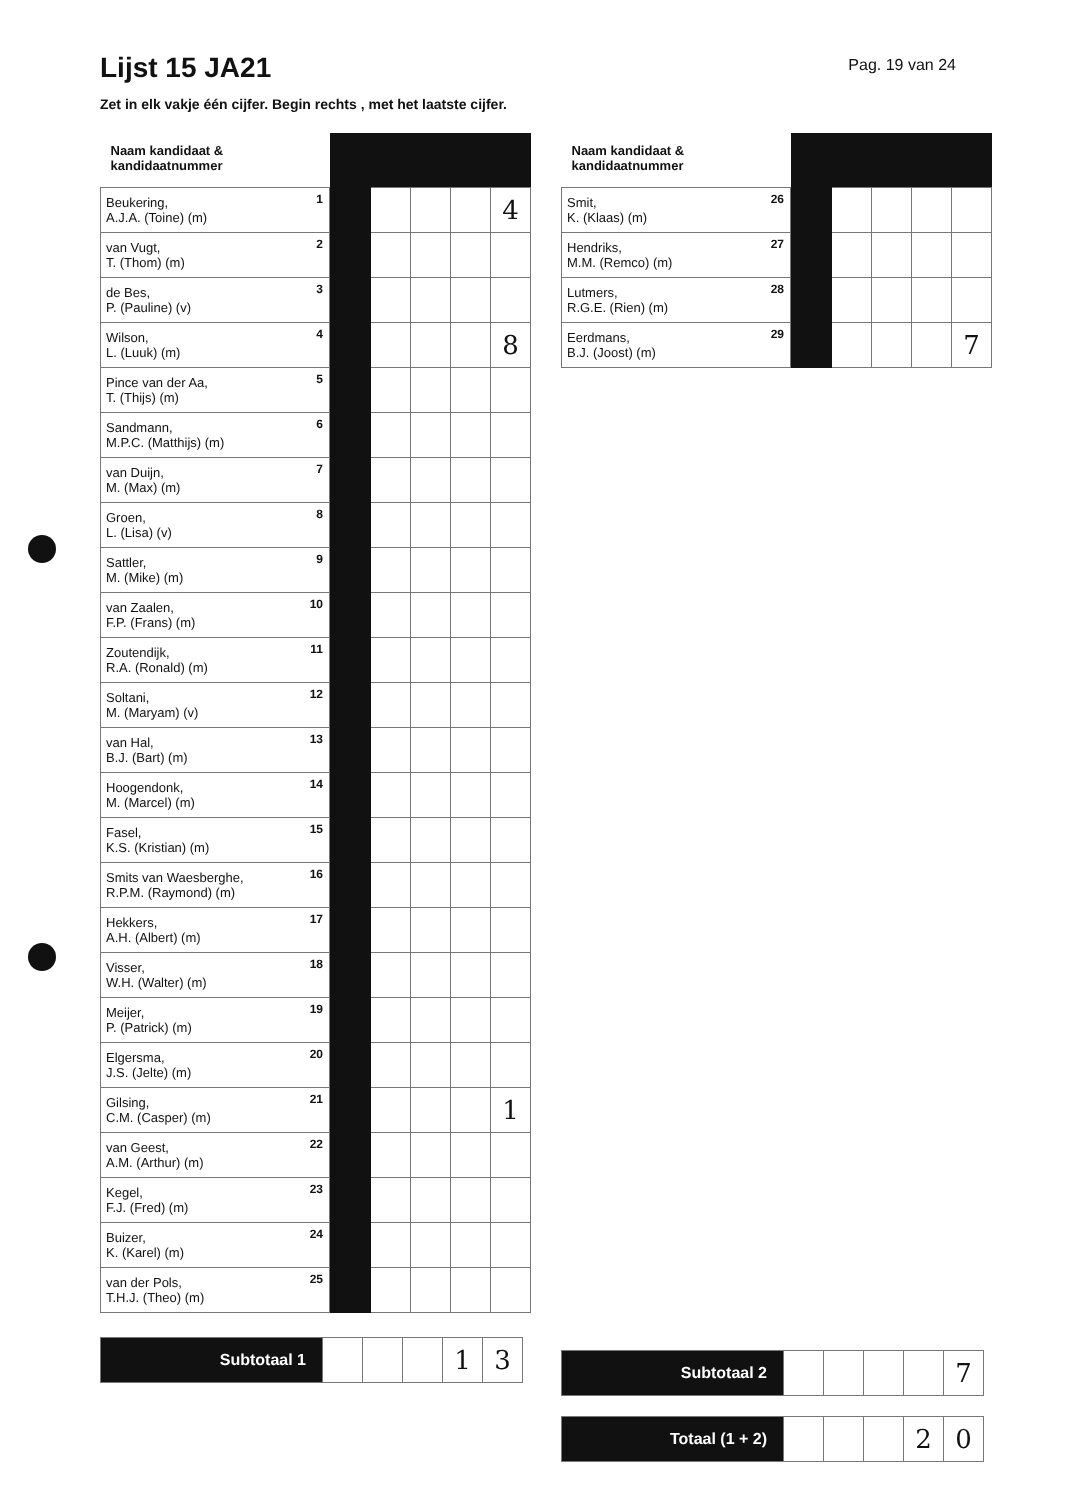Lijst 15 JA21
Pag. 19 van 24
Zet in elk vakje één cijfer. Begin rechts , met het laatste cijfer.
| Naam kandidaat & kandidaatnummer | | | | | |
| --- | --- | --- | --- | --- | --- |
| Beukering, A.J.A. (Toine) (m) 1 | | | | | 4 |
| van Vugt, T. (Thom) (m) 2 | | | | | |
| de Bes, P. (Pauline) (v) 3 | | | | | |
| Wilson, L. (Luuk) (m) 4 | | | | | 8 |
| Pince van der Aa, T. (Thijs) (m) 5 | | | | | |
| Sandmann, M.P.C. (Matthijs) (m) 6 | | | | | |
| van Duijn, M. (Max) (m) 7 | | | | | |
| Groen, L. (Lisa) (v) 8 | | | | | |
| Sattler, M. (Mike) (m) 9 | | | | | |
| van Zaalen, F.P. (Frans) (m) 10 | | | | | |
| Zoutendijk, R.A. (Ronald) (m) 11 | | | | | |
| Soltani, M. (Maryam) (v) 12 | | | | | |
| van Hal, B.J. (Bart) (m) 13 | | | | | |
| Hoogendonk, M. (Marcel) (m) 14 | | | | | |
| Fasel, K.S. (Kristian) (m) 15 | | | | | |
| Smits van Waesberghe, R.P.M. (Raymond) (m) 16 | | | | | |
| Hekkers, A.H. (Albert) (m) 17 | | | | | |
| Visser, W.H. (Walter) (m) 18 | | | | | |
| Meijer, P. (Patrick) (m) 19 | | | | | |
| Elgersma, J.S. (Jelte) (m) 20 | | | | | |
| Gilsing, C.M. (Casper) (m) 21 | | | | | 1 |
| van Geest, A.M. (Arthur) (m) 22 | | | | | |
| Kegel, F.J. (Fred) (m) 23 | | | | | |
| Buizer, K. (Karel) (m) 24 | | | | | |
| van der Pols, T.H.J. (Theo) (m) 25 | | | | | |
| Subtotaal 1 | | | | 1 | 3 |
| Naam kandidaat & kandidaatnummer | | | | | |
| --- | --- | --- | --- | --- | --- |
| Smit, K. (Klaas) (m) 26 | | | | | |
| Hendriks, M.M. (Remco) (m) 27 | | | | | |
| Lutmers, R.G.E. (Rien) (m) 28 | | | | | |
| Eerdmans, B.J. (Joost) (m) 29 | | | | | 7 |
| Subtotaal 2 | | | | | 7 |
| Totaal (1 + 2) | | | | 2 | 0 |